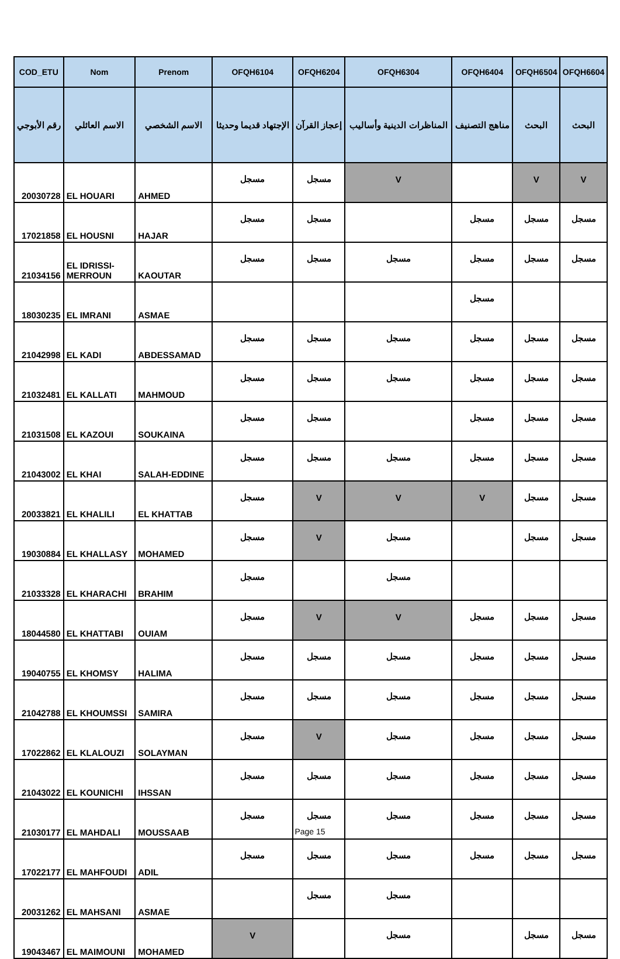| COD_ETU | Nom | Prenom | OFQH6104 | OFQH6204 | OFQH6304 | OFQH6404 | OFQH6504 | OFQH6604 |
| --- | --- | --- | --- | --- | --- | --- | --- | --- |
| رقم الأبوجي | الاسم العائلي | الاسم الشخصي | الإجتهاد قديما وحديثا | إعجاز القرآن | المناظرات الدينية وأساليب | مناهج التصنيف | البحث | البحث |
| 20030728 | EL HOUARI | AHMED | مسجل | مسجل | V | | V | V |
| 17021858 | EL HOUSNI | HAJAR | مسجل | مسجل | | مسجل | مسجل | مسجل |
| 21034156 | EL IDRISSI- MERROUN | KAOUTAR | مسجل | مسجل | مسجل | مسجل | مسجل | مسجل |
| 18030235 | EL IMRANI | ASMAE | | | | مسجل | | |
| 21042998 | EL KADI | ABDESSAMAD | مسجل | مسجل | مسجل | مسجل | مسجل | مسجل |
| 21032481 | EL KALLATI | MAHMOUD | مسجل | مسجل | مسجل | مسجل | مسجل | مسجل |
| 21031508 | EL KAZOUI | SOUKAINA | مسجل | مسجل | | مسجل | مسجل | مسجل |
| 21043002 | EL KHAI | SALAH-EDDINE | مسجل | مسجل | مسجل | مسجل | مسجل | مسجل |
| 20033821 | EL KHALILI | EL KHATTAB | مسجل | V | V | V | مسجل | مسجل |
| 19030884 | EL KHALLASY | MOHAMED | مسجل | V | مسجل | | مسجل | مسجل |
| 21033328 | EL KHARACHI | BRAHIM | مسجل | | مسجل | | | |
| 18044580 | EL KHATTABI | OUIAM | مسجل | V | V | مسجل | مسجل | مسجل |
| 19040755 | EL KHOMSY | HALIMA | مسجل | مسجل | مسجل | مسجل | مسجل | مسجل |
| 21042788 | EL KHOUMSSI | SAMIRA | مسجل | مسجل | مسجل | مسجل | مسجل | مسجل |
| 17022862 | EL KLALOUZI | SOLAYMAN | مسجل | V | مسجل | مسجل | مسجل | مسجل |
| 21043022 | EL KOUNICHI | IHSSAN | مسجل | مسجل | مسجل | مسجل | مسجل | مسجل |
| 21030177 | EL MAHDALI | MOUSSAAB | مسجل | مسجل | مسجل | مسجل | مسجل | مسجل |
| 17022177 | EL MAHFOUDI | ADIL | مسجل | مسجل | مسجل | مسجل | مسجل | مسجل |
| 20031262 | EL MAHSANI | ASMAE | | مسجل | مسجل | | | |
| 19043467 | EL MAIMOUNI | MOHAMED | V | | مسجل | | مسجل | مسجل |
Page 15